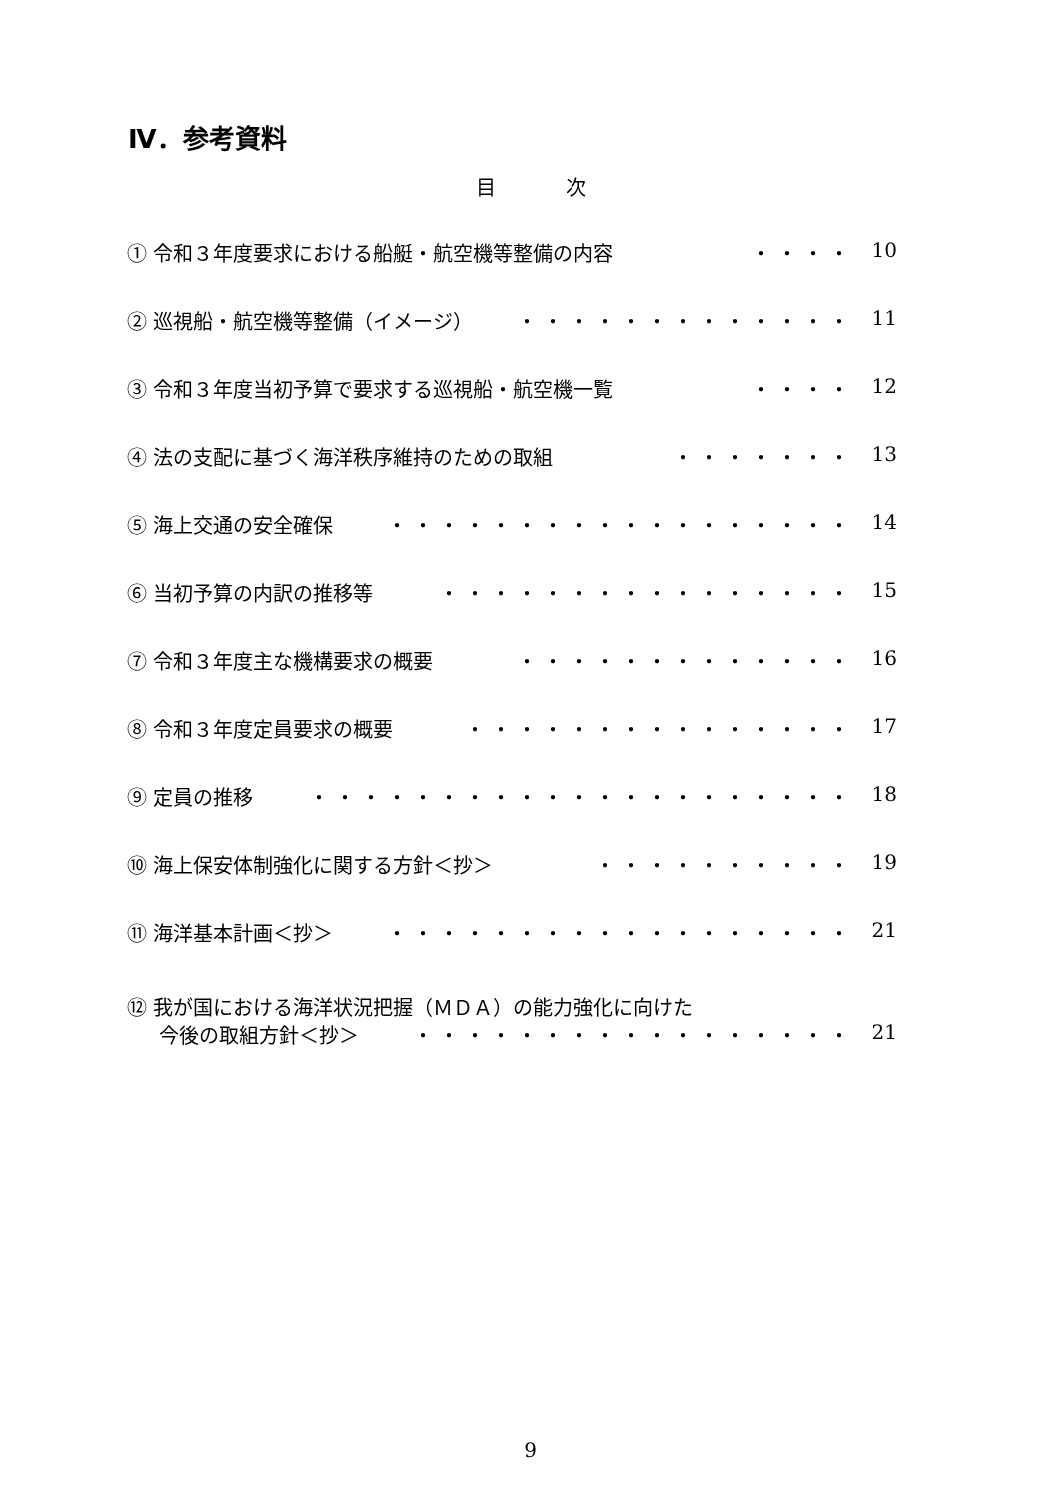Ⅳ．参考資料
目次
① 令和３年度要求における船艇・航空機等整備の内容 ・・・・ 10
② 巡視船・航空機等整備（イメージ） ・・・・・・・・・・・・・ 11
③ 令和３年度当初予算で要求する巡視船・航空機一覧 ・・・・ 12
④ 法の支配に基づく海洋秩序維持のための取組 ・・・・・・・ 13
⑤ 海上交通の安全確保 ・・・・・・・・・・・・・・・・・・ 14
⑥ 当初予算の内訳の推移等 ・・・・・・・・・・・・・・・・ 15
⑦ 令和３年度主な機構要求の概要 ・・・・・・・・・・・・・ 16
⑧ 令和３年度定員要求の概要 ・・・・・・・・・・・・・・・ 17
⑨ 定員の推移 ・・・・・・・・・・・・・・・・・・・・・ 18
⑩ 海上保安体制強化に関する方針＜抄＞ ・・・・・・・・・・ 19
⑪ 海洋基本計画＜抄＞ ・・・・・・・・・・・・・・・・・・ 21
⑫ 我が国における海洋状況把握（ＭＤＡ）の能力強化に向けた
今後の取組方針＜抄＞ ・・・・・・・・・・・・・・・・・ 21
9